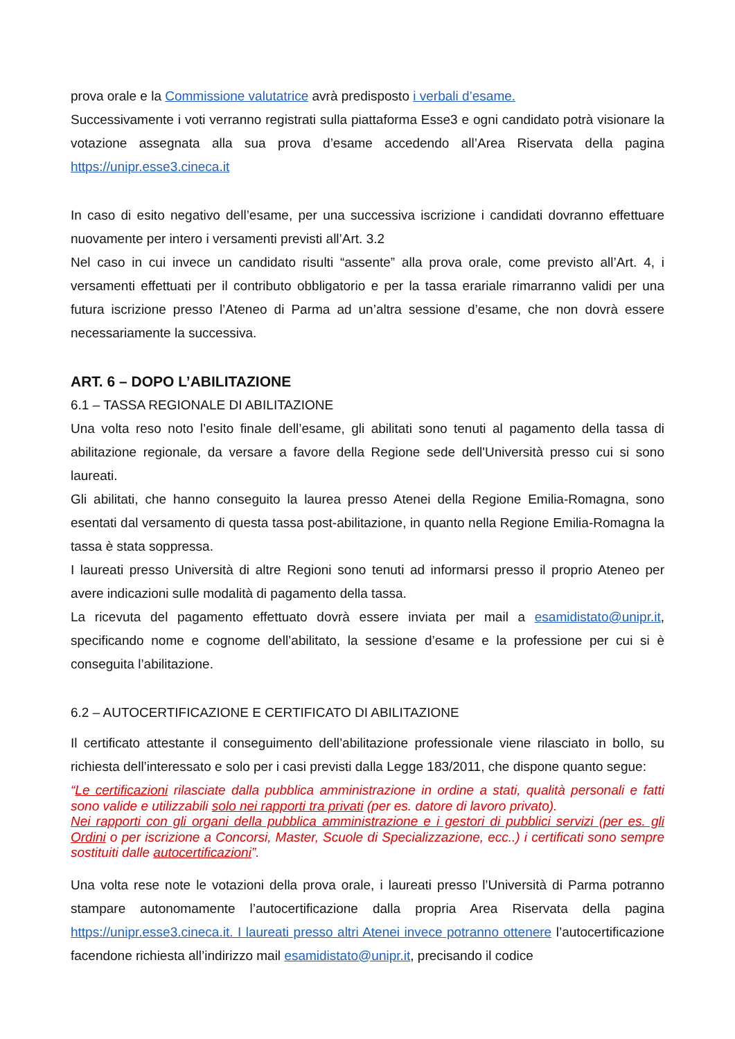prova orale e la Commissione valutatrice avrà predisposto i verbali d’esame.
Successivamente i voti verranno registrati sulla piattaforma Esse3 e ogni candidato potrà visionare la votazione assegnata alla sua prova d’esame accedendo all’Area Riservata della pagina https://unipr.esse3.cineca.it
In caso di esito negativo dell’esame, per una successiva iscrizione i candidati dovranno effettuare nuovamente per intero i versamenti previsti all’Art. 3.2
Nel caso in cui invece un candidato risulti “assente” alla prova orale, come previsto all’Art. 4, i versamenti effettuati per il contributo obbligatorio e per la tassa erariale rimarranno validi per una futura iscrizione presso l’Ateneo di Parma ad un’altra sessione d’esame, che non dovrà essere necessariamente la successiva.
ART. 6 – DOPO L’ABILITAZIONE
6.1 – TASSA REGIONALE DI ABILITAZIONE
Una volta reso noto l’esito finale dell’esame, gli abilitati sono tenuti al pagamento della tassa di abilitazione regionale, da versare a favore della Regione sede dell'Università presso cui si sono laureati.
Gli abilitati, che hanno conseguito la laurea presso Atenei della Regione Emilia-Romagna, sono esentati dal versamento di questa tassa post-abilitazione, in quanto nella Regione Emilia-Romagna la tassa è stata soppressa.
I laureati presso Università di altre Regioni sono tenuti ad informarsi presso il proprio Ateneo per avere indicazioni sulle modalità di pagamento della tassa.
La ricevuta del pagamento effettuato dovrà essere inviata per mail a esamidistato@unipr.it, specificando nome e cognome dell’abilitato, la sessione d’esame e la professione per cui si è conseguita l’abilitazione.
6.2 – AUTOCERTIFICAZIONE E CERTIFICATO DI ABILITAZIONE
Il certificato attestante il conseguimento dell’abilitazione professionale viene rilasciato in bollo, su richiesta dell’interessato e solo per i casi previsti dalla Legge 183/2011, che dispone quanto segue:
“Le certificazioni rilasciate dalla pubblica amministrazione in ordine a stati, qualità personali e fatti sono valide e utilizzabili solo nei rapporti tra privati (per es. datore di lavoro privato).
Nei rapporti con gli organi della pubblica amministrazione e i gestori di pubblici servizi (per es. gli Ordini o per iscrizione a Concorsi, Master, Scuole di Specializzazione, ecc..) i certificati sono sempre sostituiti dalle autocertificazioni”.
Una volta rese note le votazioni della prova orale, i laureati presso l’Università di Parma potranno stampare autonomamente l’autocertificazione dalla propria Area Riservata della pagina https://unipr.esse3.cineca.it. I laureati presso altri Atenei invece potranno ottenere l’autocertificazione facendone richiesta all’indirizzo mail esamidistato@unipr.it, precisando il codice